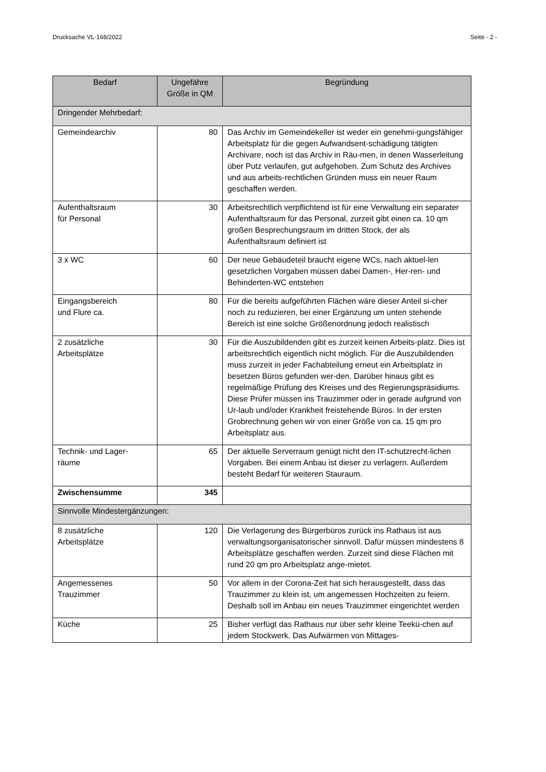Drucksache VL-168/2022 Seite - 2 -
| Bedarf | Ungefähre Größe in QM | Begründung |
| --- | --- | --- |
| Dringender Mehrbedarf: | | |
| Gemeindearchiv | 80 | Das Archiv im Gemeindekeller ist weder ein genehmi-gungsfähiger Arbeitsplatz für die gegen Aufwandsent-schädigung tätigten Archivare, noch ist das Archiv in Räu-men, in denen Wasserleitung über Putz verlaufen, gut aufgehoben. Zum Schutz des Archives und aus arbeits-rechtlichen Gründen muss ein neuer Raum geschaffen werden. |
| Aufenthaltsraum für Personal | 30 | Arbeitsrechtlich verpflichtend ist für eine Verwaltung ein separater Aufenthaltsraum für das Personal, zurzeit gibt einen ca. 10 qm großen Besprechungsraum im dritten Stock, der als Aufenthaltsraum definiert ist |
| 3 x WC | 60 | Der neue Gebäudeteil braucht eigene WCs, nach aktuel-len gesetzlichen Vorgaben müssen dabei Damen-, Her-ren- und Behinderten-WC entstehen |
| Eingangsbereich und Flure ca. | 80 | Für die bereits aufgeführten Flächen wäre dieser Anteil si-cher noch zu reduzieren, bei einer Ergänzung um unten stehende Bereich ist eine solche Größenordnung jedoch realistisch |
| 2 zusätzliche Arbeitsplätze | 30 | Für die Auszubildenden gibt es zurzeit keinen Arbeits-platz. Dies ist arbeitsrechtlich eigentlich nicht möglich. Für die Auszubildenden muss zurzeit in jeder Fachabteilung erneut ein Arbeitsplatz in besetzen Büros gefunden wer-den. Darüber hinaus gibt es regelmäßige Prüfung des Kreises und des Regierungspräsidiums. Diese Prüfer müssen ins Trauzimmer oder in gerade aufgrund von Ur-laub und/oder Krankheit freistehende Büros. In der ersten Grobrechnung gehen wir von einer Größe von ca. 15 qm pro Arbeitsplatz aus. |
| Technik- und Lager- räume | 65 | Der aktuelle Serverraum genügt nicht den IT-schutzrecht-lichen Vorgaben. Bei einem Anbau ist dieser zu verlagern. Außerdem besteht Bedarf für weiteren Stauraum. |
| Zwischensumme | 345 | |
| Sinnvolle Mindestergänzungen: | | |
| 8 zusätzliche Arbeitsplätze | 120 | Die Verlagerung des Bürgerbüros zurück ins Rathaus ist aus verwaltungsorganisatorischer sinnvoll. Dafür müssen mindestens 8 Arbeitsplätze geschaffen werden. Zurzeit sind diese Flächen mit rund 20 qm pro Arbeitsplatz ange-mietet. |
| Angemessenes Trauzimmer | 50 | Vor allem in der Corona-Zeit hat sich herausgestellt, dass das Trauzimmer zu klein ist, um angemessen Hochzeiten zu feiern. Deshalb soll im Anbau ein neues Trauzimmer eingerichtet werden |
| Küche | 25 | Bisher verfügt das Rathaus nur über sehr kleine Teekü-chen auf jedem Stockwerk. Das Aufwärmen von Mittages- |